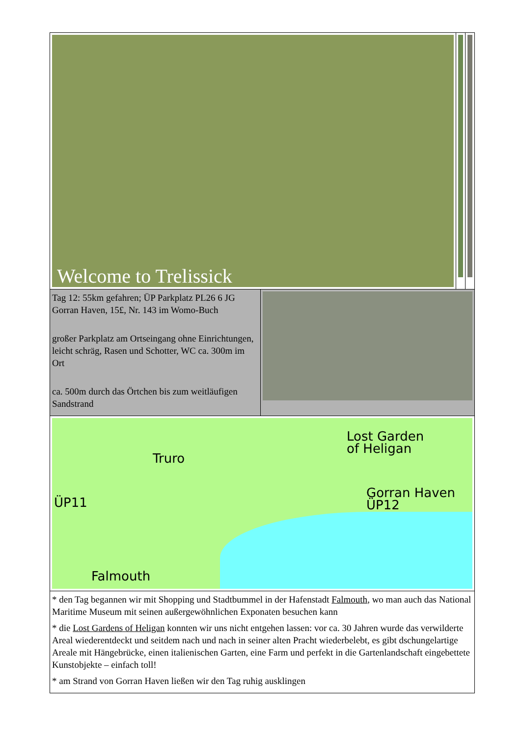| / Welcome to Trelissick / / / | |
| Tag 12: 55km gefahren; ÜP Parkplatz PL26 6 JG Gorran Haven, 15£, Nr. 143 im Womo-Buch großer Parkplatz am Ortseingang ohne Einrichtungen, leicht schräg, Rasen und Schotter, WC ca. 300m im Ort ca. 500m durch das Örtchen bis zum weitläufigen Sandstrand | |
| ÜP11 Truro Falmouth Lost Garden of Heligan Gorran Haven ÜP12 | |
| * den Tag begannen wir mit Shopping und Stadtbummel in der Hafenstadt Falmouth , wo man auch das National Maritime Museum mit seinen außergewöhnlichen Exponaten besuchen kann * die Lost Gardens of Heligan konnten wir uns nicht entgehen lassen: vor ca. 30 Jahren wurde das verwilderte Areal wiederentdeckt und seitdem nach und nach in seiner alten Pracht wiederbelebt, es gibt dschungelartige Areale mit Hängebrücke, einen italienischen Garten, eine Farm und perfekt in die Gartenlandschaft eingebettete Kunstobjekte – einfach toll! * am Strand von Gorran Haven ließen wir den Tag ruhig ausklingen | |